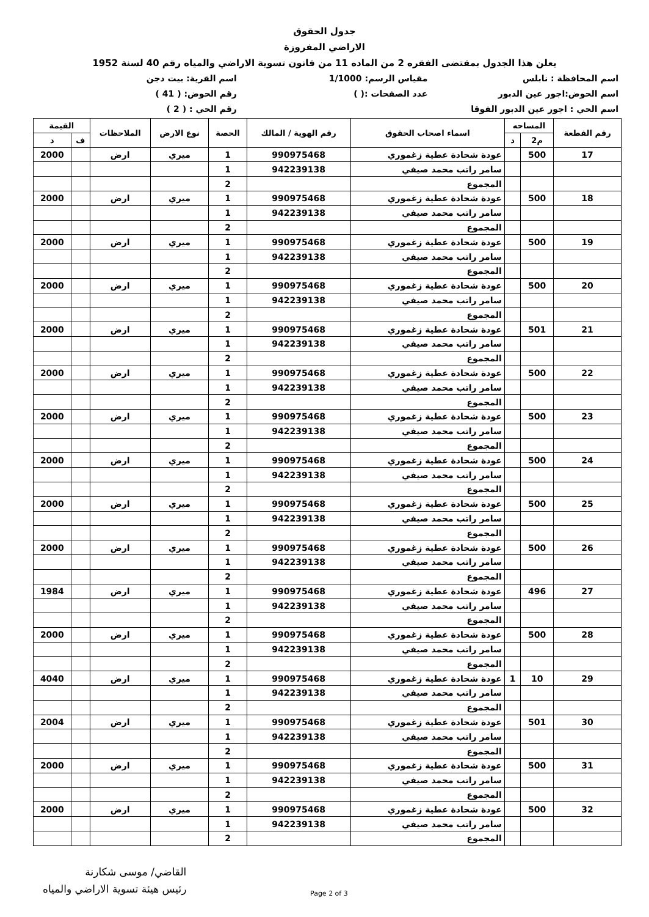جدول الحقوق
الاراضي المفروزة
يعلن هذا الجدول بمقتضى الفقره 2 من الماده 11 من قانون تسوية الاراضي والمياه رقم 40 لسنة 1952
اسم المحافظة : نابلس مقياس الرسم: 1/1000 اسم القرية: بيت دجن
اسم الحوض:اجور عين الدبور عدد الصفحات :( ) رقم الحوض: ( 41 )
اسم الحي : اجور عين الدبور الفوقا
رقم الحي : ( 2 )
| رقم القطعة | المساحه | | اسماء اصحاب الحقوق | رقم الهوية / المالك | الحصة | نوع الارض | الملاحظات | القيمة | |
| --- | --- | --- | --- | --- | --- | --- | --- | --- | --- |
| | م2 | د | | | | | | ف | د |
| 17 | 500 | | عودة شحادة عطية زغموري | 990975468 | 1 | ميري | ارض | | 2000 |
| | | | سامر راتب محمد صيفي | 942239138 | 1 | | | | |
| | | | المجموع | | 2 | | | | |
| 18 | 500 | | عودة شحادة عطية زغموري | 990975468 | 1 | ميري | ارض | | 2000 |
| | | | سامر راتب محمد صيفي | 942239138 | 1 | | | | |
| | | | المجموع | | 2 | | | | |
| 19 | 500 | | عودة شحادة عطية زغموري | 990975468 | 1 | ميري | ارض | | 2000 |
| | | | سامر راتب محمد صيفي | 942239138 | 1 | | | | |
| | | | المجموع | | 2 | | | | |
| 20 | 500 | | عودة شحادة عطية زغموري | 990975468 | 1 | ميري | ارض | | 2000 |
| | | | سامر راتب محمد صيفي | 942239138 | 1 | | | | |
| | | | المجموع | | 2 | | | | |
| 21 | 501 | | عودة شحادة عطية زغموري | 990975468 | 1 | ميري | ارض | | 2000 |
| | | | سامر راتب محمد صيفي | 942239138 | 1 | | | | |
| | | | المجموع | | 2 | | | | |
| 22 | 500 | | عودة شحادة عطية زغموري | 990975468 | 1 | ميري | ارض | | 2000 |
| | | | سامر راتب محمد صيفي | 942239138 | 1 | | | | |
| | | | المجموع | | 2 | | | | |
| 23 | 500 | | عودة شحادة عطية زغموري | 990975468 | 1 | ميري | ارض | | 2000 |
| | | | سامر راتب محمد صيفي | 942239138 | 1 | | | | |
| | | | المجموع | | 2 | | | | |
| 24 | 500 | | عودة شحادة عطية زغموري | 990975468 | 1 | ميري | ارض | | 2000 |
| | | | سامر راتب محمد صيفي | 942239138 | 1 | | | | |
| | | | المجموع | | 2 | | | | |
| 25 | 500 | | عودة شحادة عطية زغموري | 990975468 | 1 | ميري | ارض | | 2000 |
| | | | سامر راتب محمد صيفي | 942239138 | 1 | | | | |
| | | | المجموع | | 2 | | | | |
| 26 | 500 | | عودة شحادة عطية زغموري | 990975468 | 1 | ميري | ارض | | 2000 |
| | | | سامر راتب محمد صيفي | 942239138 | 1 | | | | |
| | | | المجموع | | 2 | | | | |
| 27 | 496 | | عودة شحادة عطية زغموري | 990975468 | 1 | ميري | ارض | | 1984 |
| | | | سامر راتب محمد صيفي | 942239138 | 1 | | | | |
| | | | المجموع | | 2 | | | | |
| 28 | 500 | | عودة شحادة عطية زغموري | 990975468 | 1 | ميري | ارض | | 2000 |
| | | | سامر راتب محمد صيفي | 942239138 | 1 | | | | |
| | | | المجموع | | 2 | | | | |
| 29 | 10 | 1 | عودة شحادة عطية زغموري | 990975468 | 1 | ميري | ارض | | 4040 |
| | | | سامر راتب محمد صيفي | 942239138 | 1 | | | | |
| | | | المجموع | | 2 | | | | |
| 30 | 501 | | عودة شحادة عطية زغموري | 990975468 | 1 | ميري | ارض | | 2004 |
| | | | سامر راتب محمد صيفي | 942239138 | 1 | | | | |
| | | | المجموع | | 2 | | | | |
| 31 | 500 | | عودة شحادة عطية زغموري | 990975468 | 1 | ميري | ارض | | 2000 |
| | | | سامر راتب محمد صيفي | 942239138 | 1 | | | | |
| | | | المجموع | | 2 | | | | |
| 32 | 500 | | عودة شحادة عطية زغموري | 990975468 | 1 | ميري | ارض | | 2000 |
| | | | سامر راتب محمد صيفي | 942239138 | 1 | | | | |
| | | | المجموع | | 2 | | | | |
القاضي/ موسى شكارنة
رئيس هيئة تسوية الاراضي والمياه
Page 2 of 3